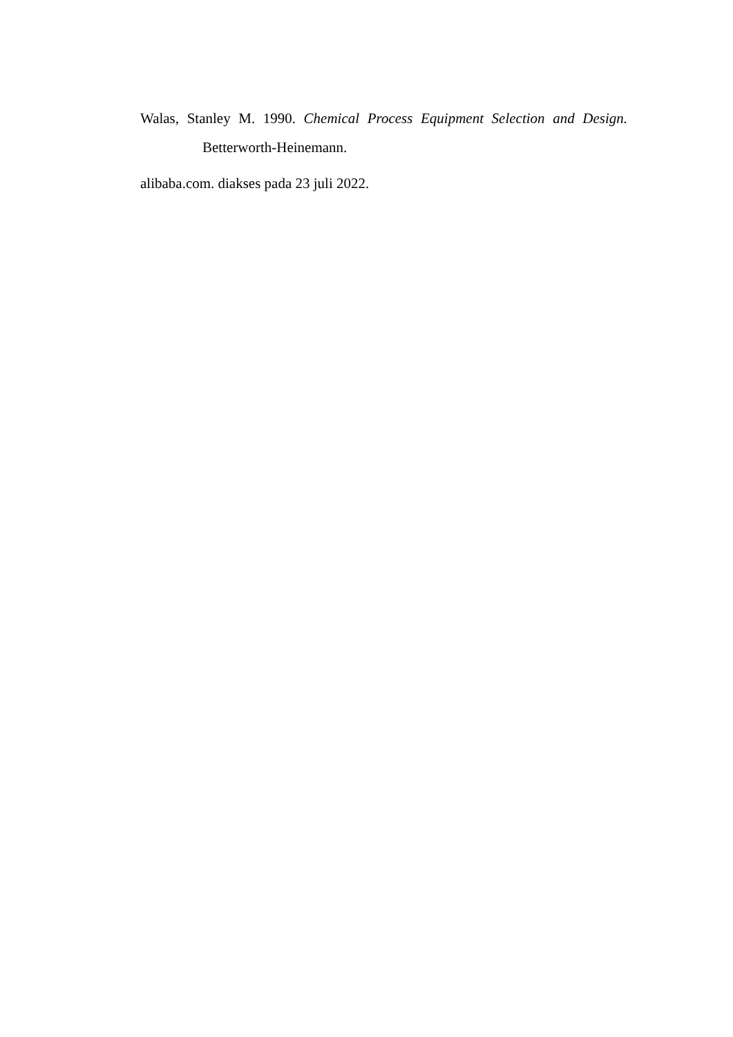Walas, Stanley M. 1990. Chemical Process Equipment Selection and Design. Betterworth-Heinemann.
alibaba.com. diakses pada 23 juli 2022.